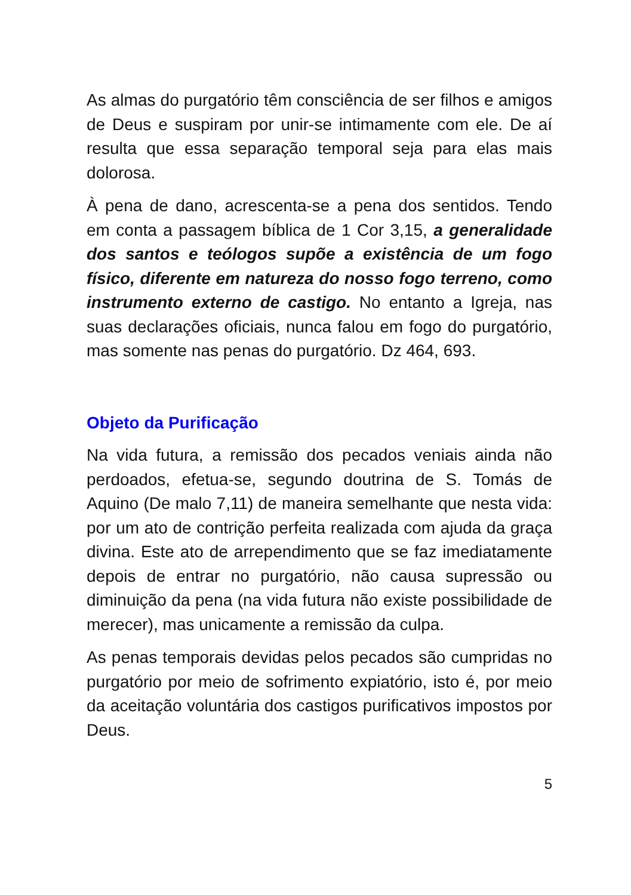As almas do purgatório têm consciência de ser filhos e amigos de Deus e suspiram por unir-se intimamente com ele. De aí resulta que essa separação temporal seja para elas mais dolorosa.
À pena de dano, acrescenta-se a pena dos sentidos. Tendo em conta a passagem bíblica de 1 Cor 3,15, a generalidade dos santos e teólogos supõe a existência de um fogo físico, diferente em natureza do nosso fogo terreno, como instrumento externo de castigo. No entanto a Igreja, nas suas declarações oficiais, nunca falou em fogo do purgatório, mas somente nas penas do purgatório. Dz 464, 693.
Objeto da Purificação
Na vida futura, a remissão dos pecados veniais ainda não perdoados, efetua-se, segundo doutrina de S. Tomás de Aquino (De malo 7,11) de maneira semelhante que nesta vida: por um ato de contrição perfeita realizada com ajuda da graça divina. Este ato de arrependimento que se faz imediatamente depois de entrar no purgatório, não causa supressão ou diminuição da pena (na vida futura não existe possibilidade de merecer), mas unicamente a remissão da culpa.
As penas temporais devidas pelos pecados são cumpridas no purgatório por meio de sofrimento expiatório, isto é, por meio da aceitação voluntária dos castigos purificativos impostos por Deus.
5